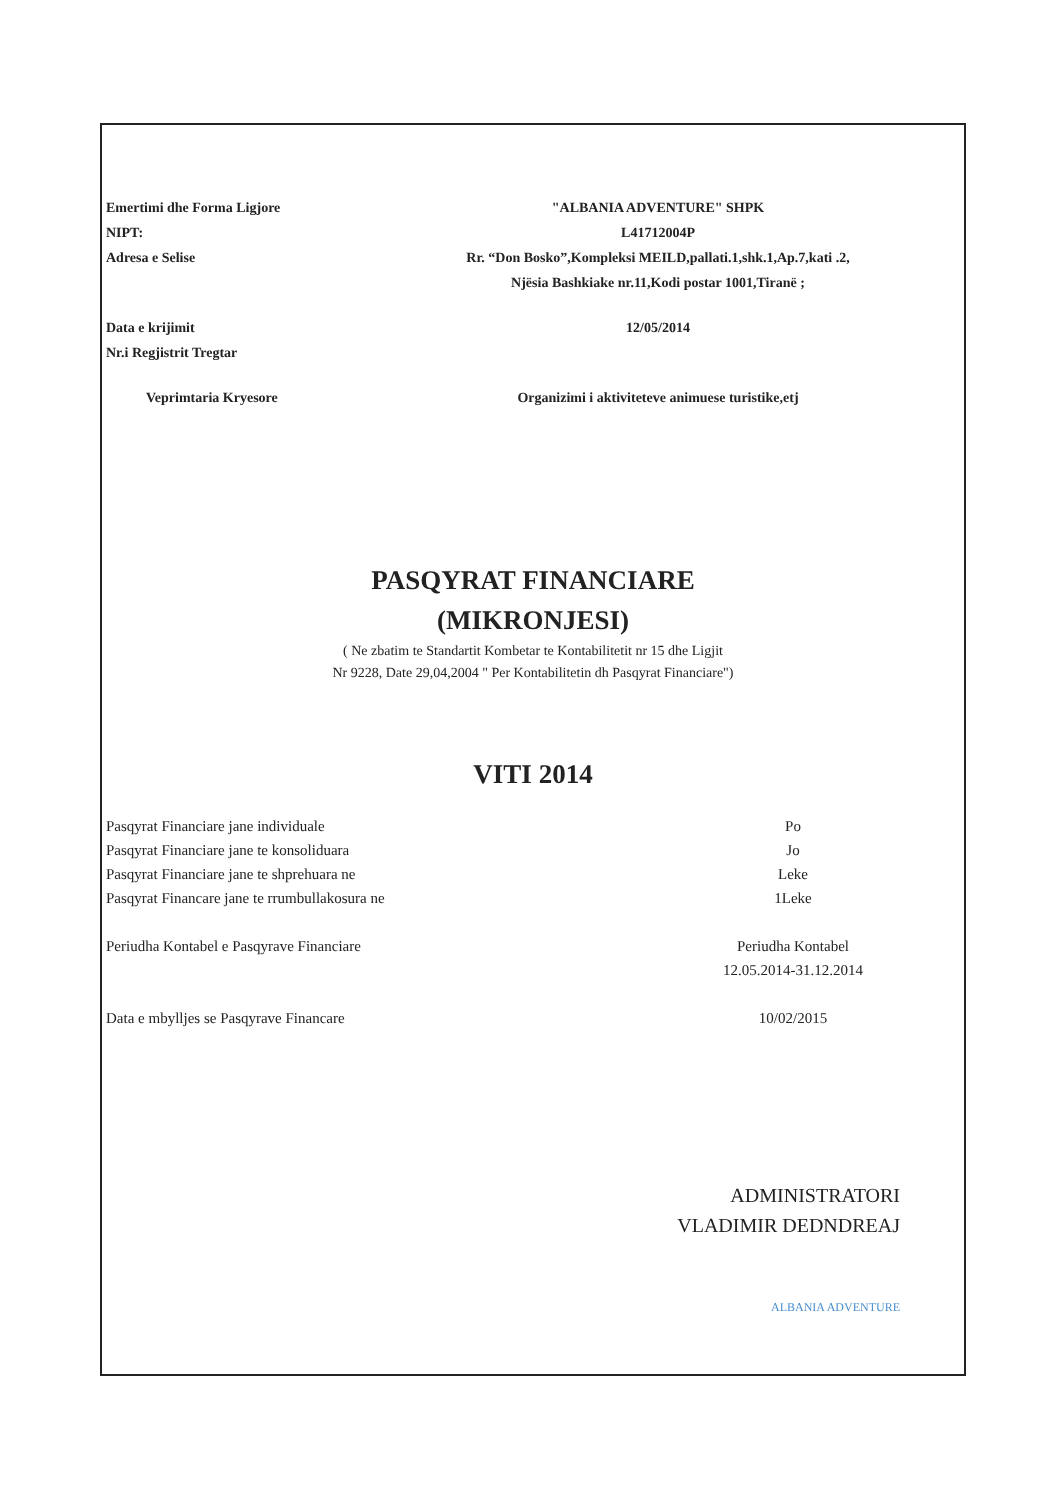Emertimi dhe Forma Ligjore "ALBANIA ADVENTURE" SHPK
NIPT: L41712004P
Adresa e Selise Rr. “Don Bosko”,Kompleksi MEILD,pallati.1,shk.1,Ap.7,kati .2,
Njësia Bashkiake nr.11,Kodi postar 1001,Tiranë ;
Data e krijimit 12/05/2014
Nr.i Regjistrit Tregtar
Veprimtaria Kryesore Organizimi i aktiviteteve animuese turistike,etj
PASQYRAT FINANCIARE
(MIKRONJESI)
( Ne zbatim te Standartit Kombetar te Kontabilitetit nr 15 dhe Ligjit
Nr 9228, Date 29,04,2004 " Per Kontabilitetin dh Pasqyrat Financiare")
VITI 2014
Pasqyrat Financiare jane individuale Po
Pasqyrat Financiare jane te konsoliduara Jo
Pasqyrat Financiare jane te shprehuara ne Leke
Pasqyrat Financare jane te rrumbullakosura ne 1Leke
Periudha Kontabel e Pasqyrave Financiare Periudha Kontabel
12.05.2014-31.12.2014
Data e mbylljes se Pasqyrave Financare 10/02/2015
ADMINISTRATORI
VLADIMIR DEDNDREAJ
ALBANIA ADVENTURE